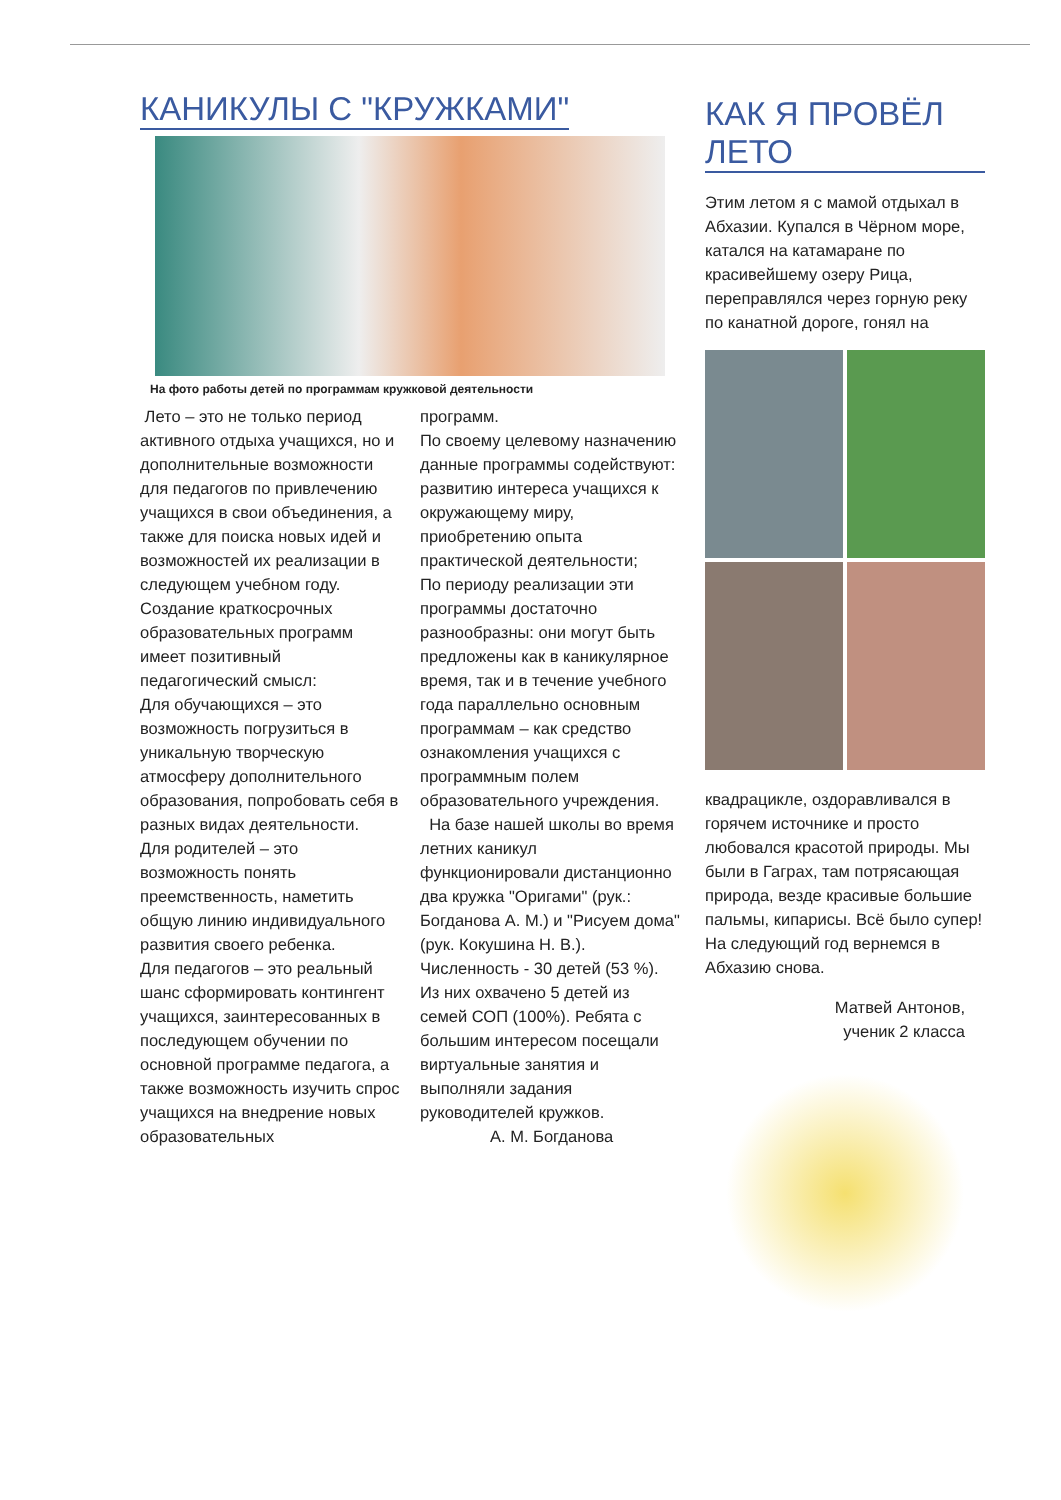КАНИКУЛЫ С "КРУЖКАМИ"
На фото работы детей по программам кружковой деятельности
Лето – это не только период активного отдыха учащихся, но и дополнительные возможности для педагогов по привлечению учащихся в свои объединения, а также для поиска новых идей и возможностей их реализации в следующем учебном году. Создание краткосрочных образовательных программ имеет позитивный педагогический смысл:
Для обучающихся – это возможность погрузиться в уникальную творческую атмосферу дополнительного образования, попробовать себя в разных видах деятельности.
Для родителей – это возможность понять преемственность, наметить общую линию индивидуального развития своего ребенка.
Для педагогов – это реальный шанс сформировать контингент учащихся, заинтересованных в последующем обучении по основной программе педагога, а также возможность изучить спрос учащихся на внедрение новых образовательных
программ.
По своему целевому назначению данные программы содействуют: развитию интереса учащихся к окружающему миру, приобретению опыта практической деятельности;
По периоду реализации эти программы достаточно разнообразны: они могут быть предложены как в каникулярное время, так и в течение учебного года параллельно основным программам – как средство ознакомления учащихся с программным полем образовательного учреждения.
На базе нашей школы во время летних каникул функционировали дистанционно два кружка "Оригами" (рук.: Богданова А. М.) и "Рисуем дома" (рук. Кокушина Н. В.). Численность - 30 детей (53 %). Из них охвачено 5 детей из семей СОП (100%). Ребята с большим интересом посещали виртуальные занятия и выполняли задания руководителей кружков.
А. М. Богданова
КАК Я ПРОВЁЛ ЛЕТО
Этим летом я с мамой отдыхал в Абхазии. Купался в Чёрном море, катался на катамаране по красивейшему озеру Рица, переправлялся через горную реку по канатной дороге, гонял на
квадрацикле, оздоравливался в горячем источнике и просто любовался красотой природы. Мы были в Гаграх, там потрясающая природа, везде красивые большие пальмы, кипарисы. Всё было супер! На следующий год вернемся в Абхазию снова.
Матвей Антонов,
ученик 2 класса